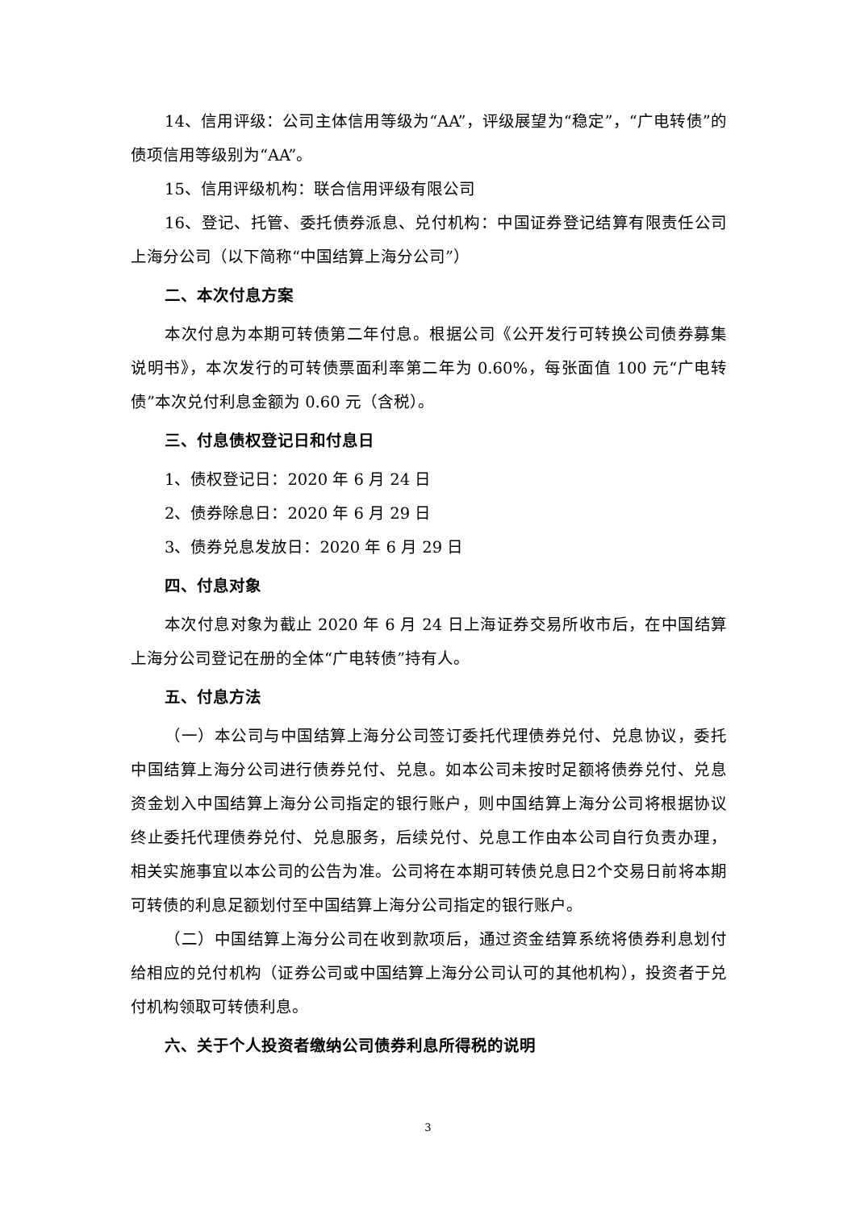14、信用评级：公司主体信用等级为“AA”，评级展望为“稳定”，“广电转债”的债项信用等级别为“AA”。
15、信用评级机构：联合信用评级有限公司
16、登记、托管、委托债券派息、兑付机构：中国证券登记结算有限责任公司上海分公司（以下简称“中国结算上海分公司”）
二、本次付息方案
本次付息为本期可转债第二年付息。根据公司《公开发行可转换公司债券募集说明书》，本次发行的可转债票面利率第二年为 0.60%，每张面值 100 元“广电转债”本次兑付利息金额为 0.60 元（含税）。
三、付息债权登记日和付息日
1、债权登记日：2020 年 6 月 24 日
2、债券除息日：2020 年 6 月 29 日
3、债券兑息发放日：2020 年 6 月 29 日
四、付息对象
本次付息对象为截止 2020 年 6 月 24 日上海证券交易所收市后，在中国结算上海分公司登记在册的全体“广电转债”持有人。
五、付息方法
（一）本公司与中国结算上海分公司签订委托代理债券兑付、兑息协议，委托中国结算上海分公司进行债券兑付、兑息。如本公司未按时足额将债券兑付、兑息资金划入中国结算上海分公司指定的银行账户，则中国结算上海分公司将根据协议终止委托代理债券兑付、兑息服务，后续兑付、兑息工作由本公司自行负责办理，相关实施事宜以本公司的公告为准。公司将在本期可转债兑息日2个交易日前将本期可转债的利息足额划付至中国结算上海分公司指定的银行账户。
（二）中国结算上海分公司在收到款项后，通过资金结算系统将债券利息划付给相应的兑付机构（证券公司或中国结算上海分公司认可的其他机构），投资者于兑付机构领取可转债利息。
六、关于个人投资者缴纳公司债券利息所得税的说明
3